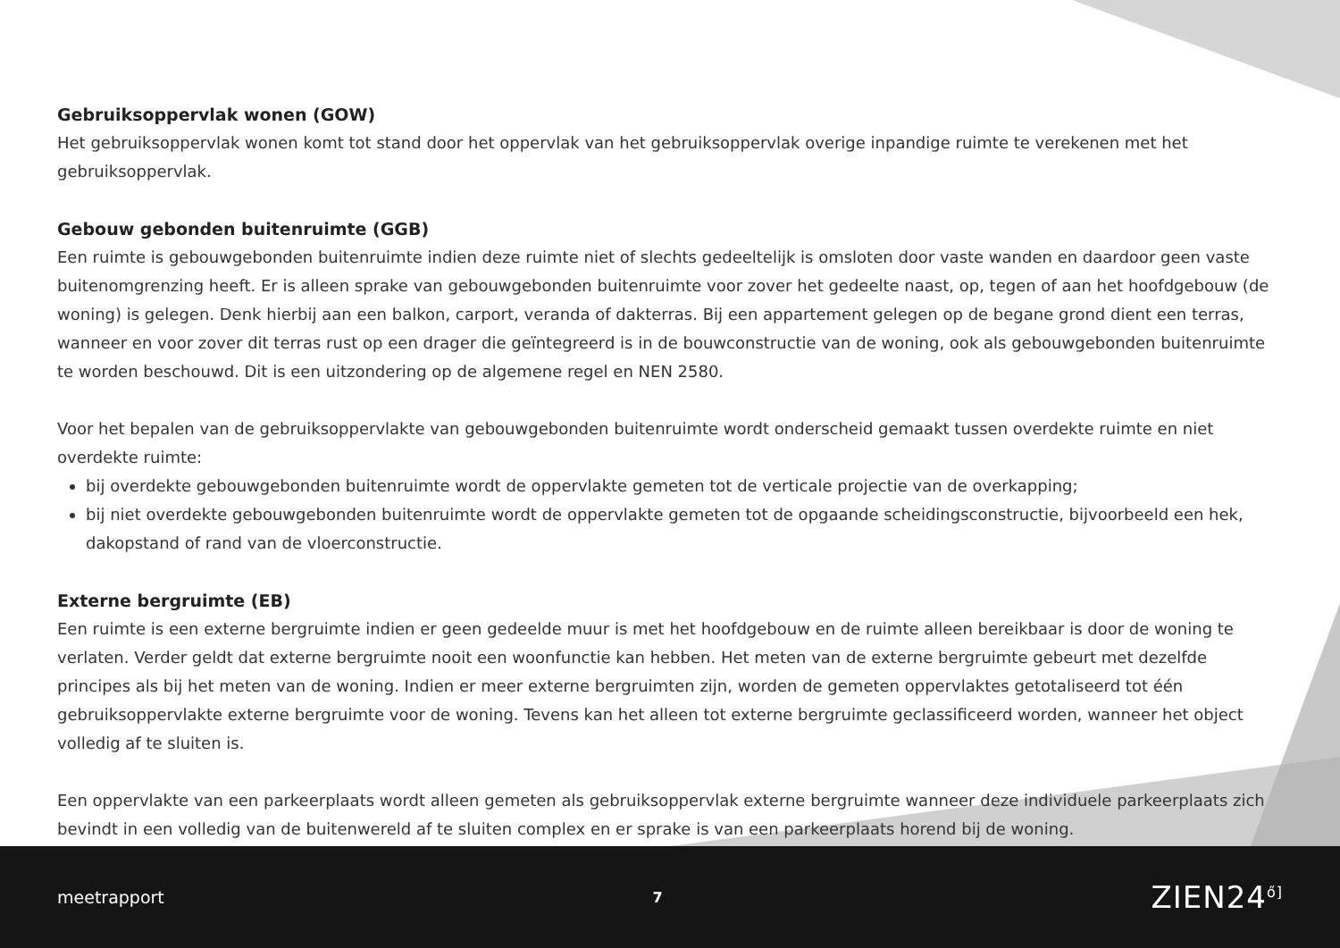Gebruiksoppervlak wonen (GOW)
Het gebruiksoppervlak wonen komt tot stand door het oppervlak van het gebruiksoppervlak overige inpandige ruimte te verekenen met het gebruiksoppervlak.
Gebouw gebonden buitenruimte (GGB)
Een ruimte is gebouwgebonden buitenruimte indien deze ruimte niet of slechts gedeeltelijk is omsloten door vaste wanden en daardoor geen vaste buitenomgrenzing heeft. Er is alleen sprake van gebouwgebonden buitenruimte voor zover het gedeelte naast, op, tegen of aan het hoofdgebouw (de woning) is gelegen. Denk hierbij aan een balkon, carport, veranda of dakterras. Bij een appartement gelegen op de begane grond dient een terras, wanneer en voor zover dit terras rust op een drager die geïntegreerd is in de bouwconstructie van de woning, ook als gebouwgebonden buitenruimte te worden beschouwd. Dit is een uitzondering op de algemene regel en NEN 2580.
Voor het bepalen van de gebruiksoppervlakte van gebouwgebonden buitenruimte wordt onderscheid gemaakt tussen overdekte ruimte en niet overdekte ruimte:
bij overdekte gebouwgebonden buitenruimte wordt de oppervlakte gemeten tot de verticale projectie van de overkapping;
bij niet overdekte gebouwgebonden buitenruimte wordt de oppervlakte gemeten tot de opgaande scheidingsconstructie, bijvoorbeeld een hek, dakopstand of rand van de vloerconstructie.
Externe bergruimte (EB)
Een ruimte is een externe bergruimte indien er geen gedeelde muur is met het hoofdgebouw en de ruimte alleen bereikbaar is door de woning te verlaten. Verder geldt dat externe bergruimte nooit een woonfunctie kan hebben. Het meten van de externe bergruimte gebeurt met dezelfde principes als bij het meten van de woning. Indien er meer externe bergruimten zijn, worden de gemeten oppervlaktes getotaliseerd tot één gebruiksoppervlakte externe bergruimte voor de woning. Tevens kan het alleen tot externe bergruimte geclassificeerd worden, wanneer het object volledig af te sluiten is.
Een oppervlakte van een parkeerplaats wordt alleen gemeten als gebruiksoppervlak externe bergruimte wanneer deze individuele parkeerplaats zich bevindt in een volledig van de buitenwereld af te sluiten complex en er sprake is van een parkeerplaats horend bij de woning.
meetrapport 7 ZIEN24<sup>ő]</sup>